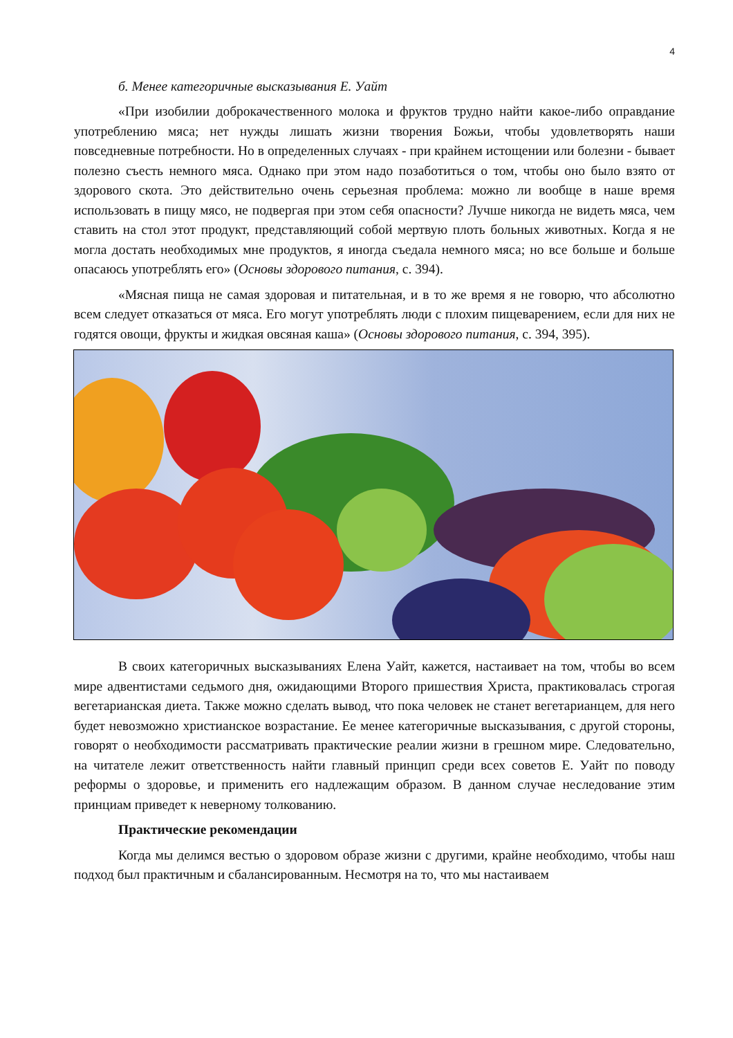4
б. Менее категоричные высказывания Е. Уайт
«При изобилии доброкачественного молока и фруктов трудно найти какое-либо оправдание употреблению мяса; нет нужды лишать жизни творения Божьи, чтобы удовлетворять наши повседневные потребности. Но в определенных случаях - при крайнем истощении или болезни - бывает полезно съесть немного мяса. Однако при этом надо позаботиться о том, чтобы оно было взято от здорового скота. Это действительно очень серьезная проблема: можно ли вообще в наше время использовать в пищу мясо, не подвергая при этом себя опасности? Лучше никогда не видеть мяса, чем ставить на стол этот продукт, представляющий собой мертвую плоть больных животных. Когда я не могла достать необходимых мне продуктов, я иногда съедала немного мяса; но все больше и больше опасаюсь употреблять его» (Основы здорового питания, с. 394).
«Мясная пища не самая здоровая и питательная, и в то же время я не говорю, что абсолютно всем следует отказаться от мяса. Его могут употреблять люди с плохим пищеварением, если для них не годятся овощи, фрукты и жидкая овсяная каша» (Основы здорового питания, с. 394, 395).
В своих категоричных высказываниях Елена Уайт, кажется, настаивает на том, чтобы во всем мире адвентистами седьмого дня, ожидающими Второго пришествия Христа, практиковалась строгая вегетарианская диета. Также можно сделать вывод, что пока человек не станет вегетарианцем, для него будет невозможно христианское возрастание. Ее менее категоричные высказывания, с другой стороны, говорят о необходимости рассматривать практические реалии жизни в грешном мире. Следовательно, на читателе лежит ответственность найти главный принцип среди всех советов Е. Уайт по поводу реформы о здоровье, и применить его надлежащим образом. В данном случае неследование этим принциам приведет к неверному толкованию.
Практические рекомендации
Когда мы делимся вестью о здоровом образе жизни с другими, крайне необходимо, чтобы наш подход был практичным и сбалансированным. Несмотря на то, что мы настаиваем